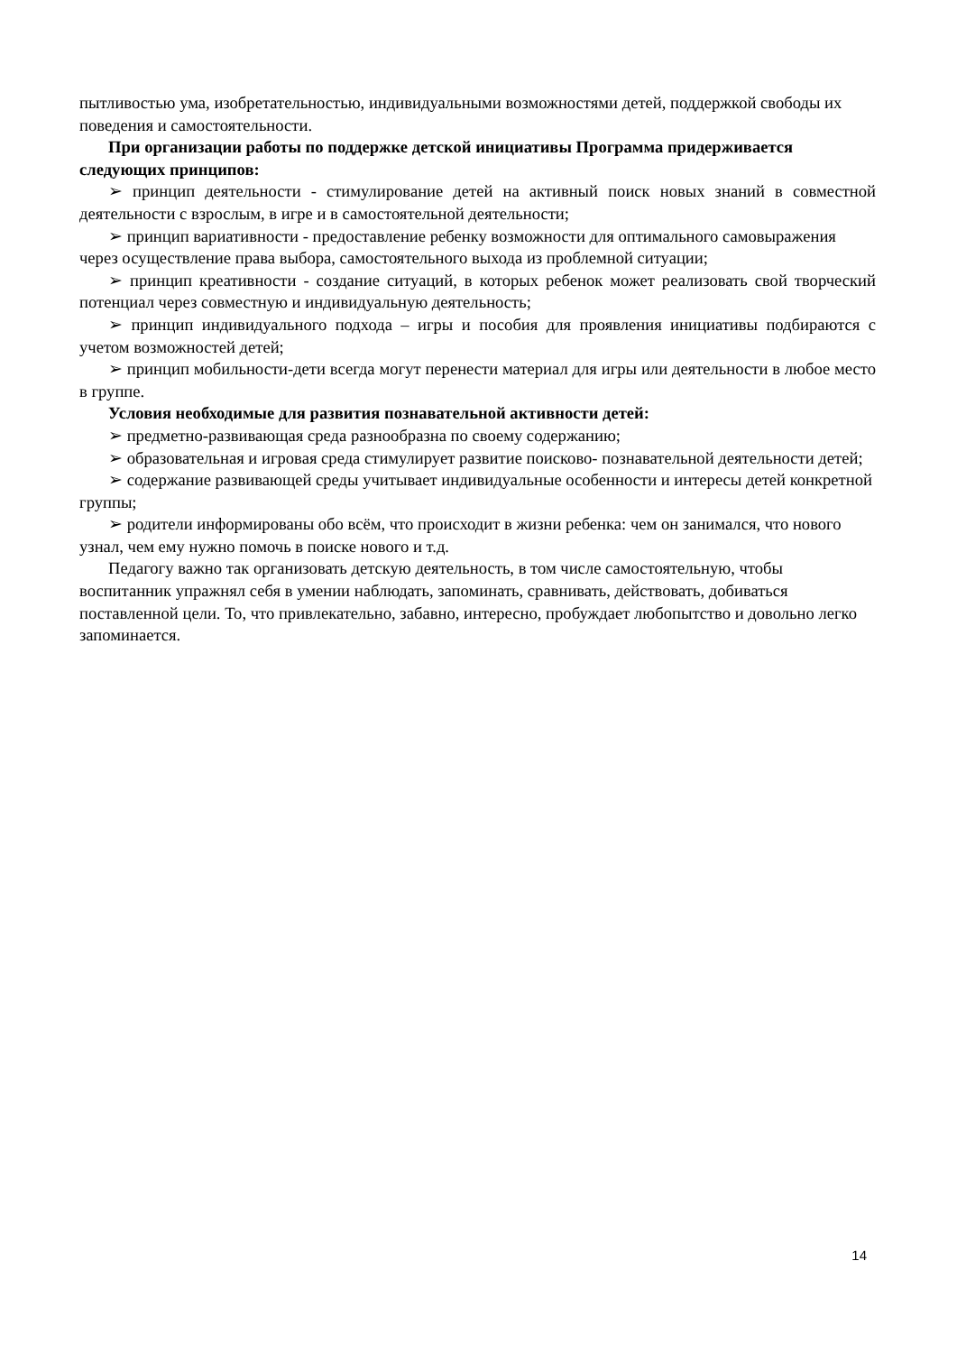пытливостью ума, изобретательностью, индивидуальными возможностями детей, поддержкой свободы их поведения и самостоятельности.
При организации работы по поддержке детской инициативы Программа придерживается следующих принципов:
➢ принцип деятельности - стимулирование детей на активный поиск новых знаний в совместной деятельности с взрослым, в игре и в самостоятельной деятельности;
➢ принцип вариативности - предоставление ребенку возможности для оптимального самовыражения через осуществление права выбора, самостоятельного выхода из проблемной ситуации;
➢ принцип креативности - создание ситуаций, в которых ребенок может реализовать свой творческий потенциал через совместную и индивидуальную деятельность;
➢ принцип индивидуального подхода – игры и пособия для проявления инициативы подбираются с учетом возможностей детей;
➢ принцип мобильности-дети всегда могут перенести материал для игры или деятельности в любое место в группе.
Условия необходимые для развития познавательной активности детей:
➢ предметно-развивающая среда разнообразна по своему содержанию;
➢ образовательная и игровая среда стимулирует развитие поисково- познавательной деятельности детей;
➢ содержание развивающей среды учитывает индивидуальные особенности и интересы детей конкретной группы;
➢ родители информированы обо всём, что происходит в жизни ребенка: чем он занимался, что нового узнал, чем ему нужно помочь в поиске нового и т.д.
Педагогу важно так организовать детскую деятельность, в том числе самостоятельную, чтобы воспитанник упражнял себя в умении наблюдать, запоминать, сравнивать, действовать, добиваться поставленной цели. То, что привлекательно, забавно, интересно, пробуждает любопытство и довольно легко запоминается.
14